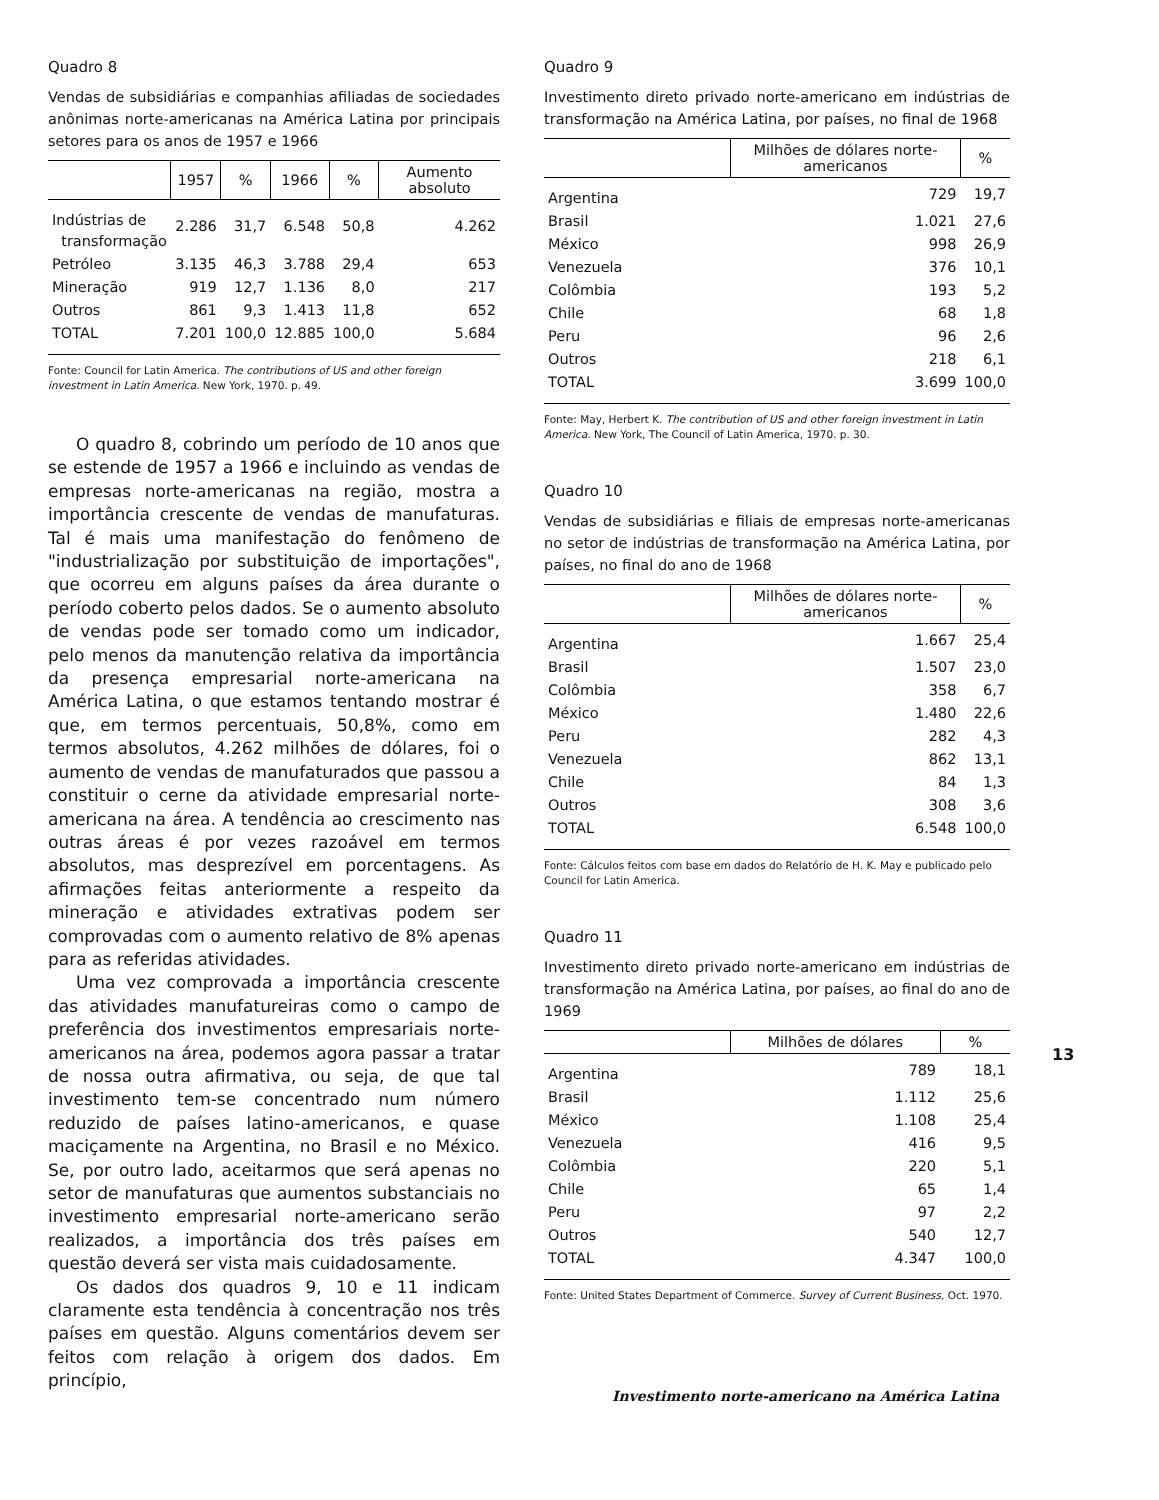Quadro 8
Vendas de subsidiárias e companhias afiliadas de sociedades anônimas norte-americanas na América Latina por principais setores para os anos de 1957 e 1966
| | 1957 | % | 1966 | % | Aumento absoluto |
| --- | --- | --- | --- | --- | --- |
| Indústrias de transformação | 2.286 | 31,7 | 6.548 | 50,8 | 4.262 |
| Petróleo | 3.135 | 46,3 | 3.788 | 29,4 | 653 |
| Mineração | 919 | 12,7 | 1.136 | 8,0 | 217 |
| Outros | 861 | 9,3 | 1.413 | 11,8 | 652 |
| TOTAL | 7.201 | 100,0 | 12.885 | 100,0 | 5.684 |
Fonte: Council for Latin America. The contributions of US and other foreign investment in Latin America. New York, 1970. p. 49.
O quadro 8, cobrindo um período de 10 anos que se estende de 1957 a 1966 e incluindo as vendas de empresas norte-americanas na região, mostra a importância crescente de vendas de manufaturas. Tal é mais uma manifestação do fenômeno de "industrialização por substituição de importações", que ocorreu em alguns países da área durante o período coberto pelos dados. Se o aumento absoluto de vendas pode ser tomado como um indicador, pelo menos da manutenção relativa da importância da presença empresarial norte-americana na América Latina, o que estamos tentando mostrar é que, em termos percentuais, 50,8%, como em termos absolutos, 4.262 milhões de dólares, foi o aumento de vendas de manufaturados que passou a constituir o cerne da atividade empresarial norte-americana na área. A tendência ao crescimento nas outras áreas é por vezes razoável em termos absolutos, mas desprezível em porcentagens. As afirmações feitas anteriormente a respeito da mineração e atividades extrativas podem ser comprovadas com o aumento relativo de 8% apenas para as referidas atividades.
Uma vez comprovada a importância crescente das atividades manufatureiras como o campo de preferência dos investimentos empresariais norte-americanos na área, podemos agora passar a tratar de nossa outra afirmativa, ou seja, de que tal investimento tem-se concentrado num número reduzido de países latino-americanos, e quase maciçamente na Argentina, no Brasil e no México. Se, por outro lado, aceitarmos que será apenas no setor de manufaturas que aumentos substanciais no investimento empresarial norte-americano serão realizados, a importância dos três países em questão deverá ser vista mais cuidadosamente.
Os dados dos quadros 9, 10 e 11 indicam claramente esta tendência à concentração nos três países em questão. Alguns comentários devem ser feitos com relação à origem dos dados. Em princípio,
Quadro 9
Investimento direto privado norte-americano em indústrias de transformação na América Latina, por países, no final de 1968
| | Milhões de dólares norte-americanos | % |
| --- | --- | --- |
| Argentina | 729 | 19,7 |
| Brasil | 1.021 | 27,6 |
| México | 998 | 26,9 |
| Venezuela | 376 | 10,1 |
| Colômbia | 193 | 5,2 |
| Chile | 68 | 1,8 |
| Peru | 96 | 2,6 |
| Outros | 218 | 6,1 |
| TOTAL | 3.699 | 100,0 |
Fonte: May, Herbert K. The contribution of US and other foreign investment in Latin America. New York, The Council of Latin America, 1970. p. 30.
Quadro 10
Vendas de subsidiárias e filiais de empresas norte-americanas no setor de indústrias de transformação na América Latina, por países, no final do ano de 1968
| | Milhões de dólares norte-americanos | % |
| --- | --- | --- |
| Argentina | 1.667 | 25,4 |
| Brasil | 1.507 | 23,0 |
| Colômbia | 358 | 6,7 |
| México | 1.480 | 22,6 |
| Peru | 282 | 4,3 |
| Venezuela | 862 | 13,1 |
| Chile | 84 | 1,3 |
| Outros | 308 | 3,6 |
| TOTAL | 6.548 | 100,0 |
Fonte: Cálculos feitos com base em dados do Relatório de H. K. May e publicado pelo Council for Latin America.
Quadro 11
Investimento direto privado norte-americano em indústrias de transformação na América Latina, por países, ao final do ano de 1969
| | Milhões de dólares | % |
| --- | --- | --- |
| Argentina | 789 | 18,1 |
| Brasil | 1.112 | 25,6 |
| México | 1.108 | 25,4 |
| Venezuela | 416 | 9,5 |
| Colômbia | 220 | 5,1 |
| Chile | 65 | 1,4 |
| Peru | 97 | 2,2 |
| Outros | 540 | 12,7 |
| TOTAL | 4.347 | 100,0 |
Fonte: United States Department of Commerce. Survey of Current Business, Oct. 1970.
13
Investimento norte-americano na América Latina